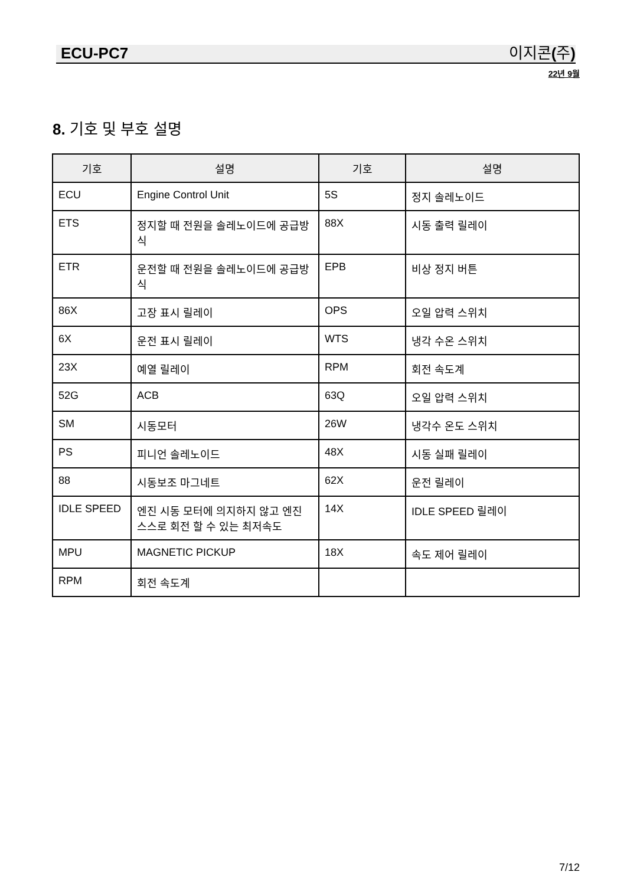ECU-PC7 이지콘 (주)
22년 9월
8. 기호 및 부호 설명
| 기호 | 설명 | 기호 | 설명 |
| --- | --- | --- | --- |
| ECU | Engine Control Unit | 5S | 정지 솔레노이드 |
| ETS | 정지할 때 전원을 솔레노이드에 공급방식 | 88X | 시동 출력 릴레이 |
| ETR | 운전할 때 전원을 솔레노이드에 공급방식 | EPB | 비상 정지 버튼 |
| 86X | 고장 표시 릴레이 | OPS | 오일 압력 스위치 |
| 6X | 운전 표시 릴레이 | WTS | 냉각 수온 스위치 |
| 23X | 예열 릴레이 | RPM | 회전 속도계 |
| 52G | ACB | 63Q | 오일 압력 스위치 |
| SM | 시동모터 | 26W | 냉각수 온도 스위치 |
| PS | 피니언 솔레노이드 | 48X | 시동 실패 릴레이 |
| 88 | 시동보조 마그네트 | 62X | 운전 릴레이 |
| IDLE SPEED | 엔진 시동 모터에 의지하지 않고 엔진 스스로 회전 할 수 있는 최저속도 | 14X | IDLE SPEED 릴레이 |
| MPU | MAGNETIC PICKUP | 18X | 속도 제어 릴레이 |
| RPM | 회전 속도계 | | |
7/12